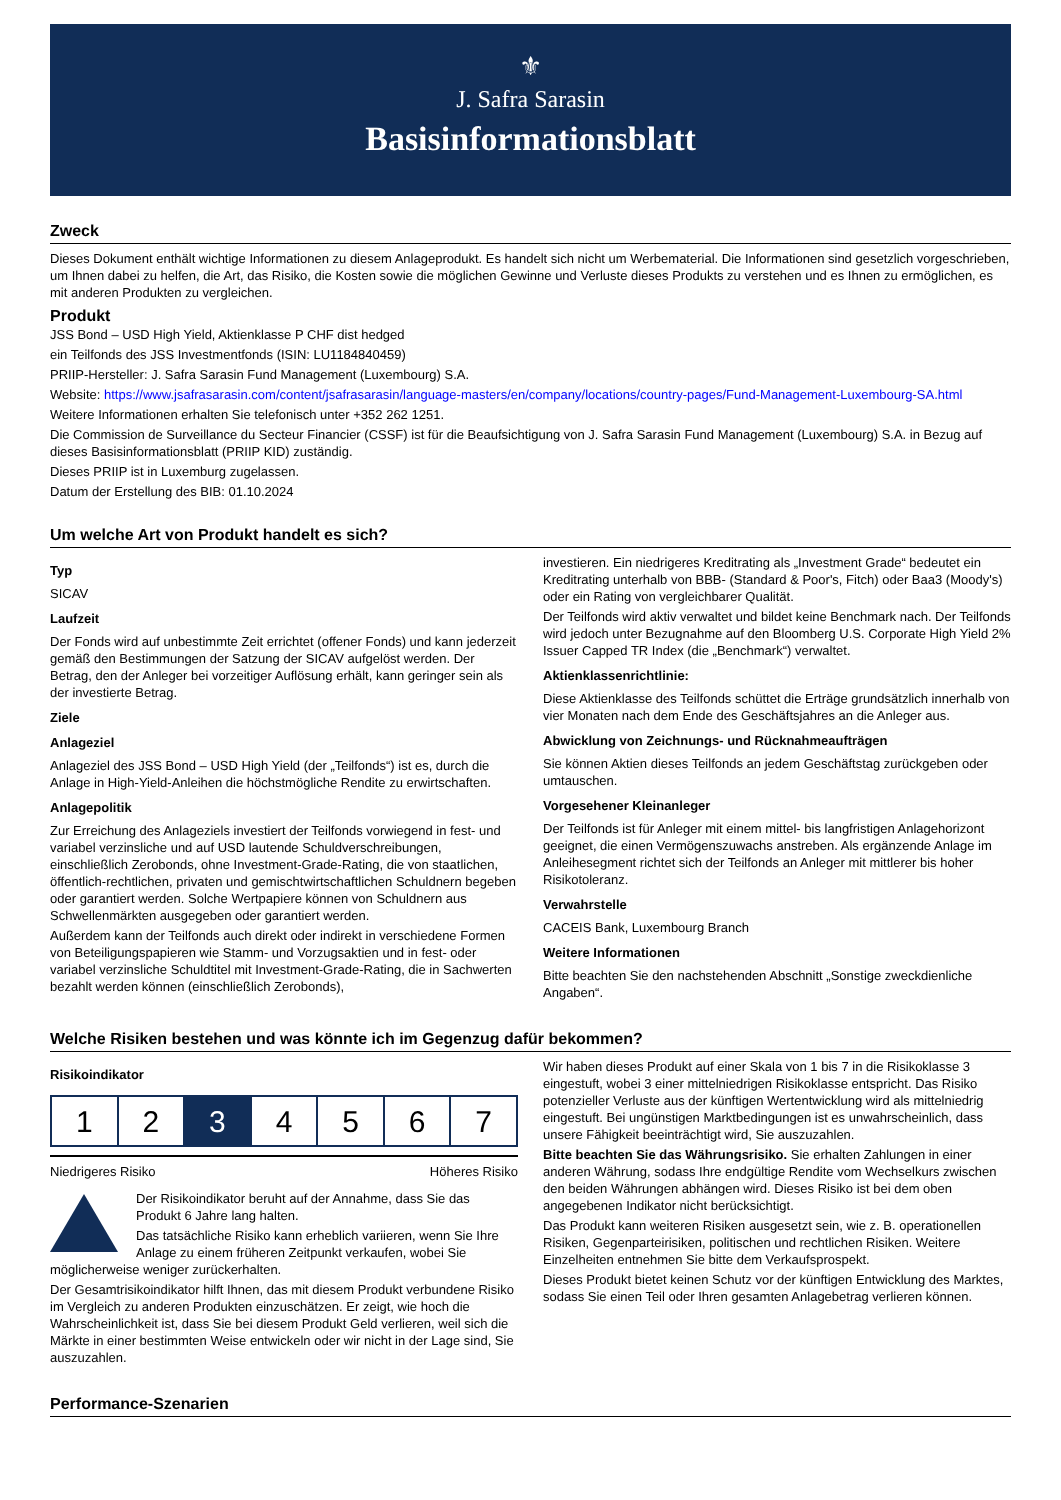⚜
J. Safra Sarasin
Basisinformationsblatt
Zweck
Dieses Dokument enthält wichtige Informationen zu diesem Anlageprodukt. Es handelt sich nicht um Werbematerial. Die Informationen sind gesetzlich vorgeschrieben, um Ihnen dabei zu helfen, die Art, das Risiko, die Kosten sowie die möglichen Gewinne und Verluste dieses Produkts zu verstehen und es Ihnen zu ermöglichen, es mit anderen Produkten zu vergleichen.
Produkt
JSS Bond – USD High Yield, Aktienklasse P CHF dist hedged
ein Teilfonds des JSS Investmentfonds (ISIN: LU1184840459)
PRIIP-Hersteller: J. Safra Sarasin Fund Management (Luxembourg) S.A.
Website: https://www.jsafrasarasin.com/content/jsafrasarasin/language-masters/en/company/locations/country-pages/Fund-Management-Luxembourg-SA.html
Weitere Informationen erhalten Sie telefonisch unter +352 262 1251.
Die Commission de Surveillance du Secteur Financier (CSSF) ist für die Beaufsichtigung von J. Safra Sarasin Fund Management (Luxembourg) S.A. in Bezug auf dieses Basisinformationsblatt (PRIIP KID) zuständig.
Dieses PRIIP ist in Luxemburg zugelassen.
Datum der Erstellung des BIB: 01.10.2024
Um welche Art von Produkt handelt es sich?
Typ
SICAV
Laufzeit
Der Fonds wird auf unbestimmte Zeit errichtet (offener Fonds) und kann jederzeit gemäß den Bestimmungen der Satzung der SICAV aufgelöst werden. Der Betrag, den der Anleger bei vorzeitiger Auflösung erhält, kann geringer sein als der investierte Betrag.
Ziele
Anlageziel
Anlageziel des JSS Bond – USD High Yield (der „Teilfonds“) ist es, durch die Anlage in High-Yield-Anleihen die höchstmögliche Rendite zu erwirtschaften.
Anlagepolitik
Zur Erreichung des Anlageziels investiert der Teilfonds vorwiegend in fest- und variabel verzinsliche und auf USD lautende Schuldverschreibungen, einschließlich Zerobonds, ohne Investment-Grade-Rating, die von staatlichen, öffentlich-rechtlichen, privaten und gemischtwirtschaftlichen Schuldnern begeben oder garantiert werden. Solche Wertpapiere können von Schuldnern aus Schwellenmärkten ausgegeben oder garantiert werden.
Außerdem kann der Teilfonds auch direkt oder indirekt in verschiedene Formen von Beteiligungspapieren wie Stamm- und Vorzugsaktien und in fest- oder variabel verzinsliche Schuldtitel mit Investment-Grade-Rating, die in Sachwerten bezahlt werden können (einschließlich Zerobonds),
investieren. Ein niedrigeres Kreditrating als „Investment Grade“ bedeutet ein Kreditrating unterhalb von BBB- (Standard & Poor's, Fitch) oder Baa3 (Moody's) oder ein Rating von vergleichbarer Qualität.
Der Teilfonds wird aktiv verwaltet und bildet keine Benchmark nach. Der Teilfonds wird jedoch unter Bezugnahme auf den Bloomberg U.S. Corporate High Yield 2% Issuer Capped TR Index (die „Benchmark“) verwaltet.
Aktienklassenrichtlinie:
Diese Aktienklasse des Teilfonds schüttet die Erträge grundsätzlich innerhalb von vier Monaten nach dem Ende des Geschäftsjahres an die Anleger aus.
Abwicklung von Zeichnungs- und Rücknahmeaufträgen
Sie können Aktien dieses Teilfonds an jedem Geschäftstag zurückgeben oder umtauschen.
Vorgesehener Kleinanleger
Der Teilfonds ist für Anleger mit einem mittel- bis langfristigen Anlagehorizont geeignet, die einen Vermögenszuwachs anstreben. Als ergänzende Anlage im Anleihesegment richtet sich der Teilfonds an Anleger mit mittlerer bis hoher Risikotoleranz.
Verwahrstelle
CACEIS Bank, Luxembourg Branch
Weitere Informationen
Bitte beachten Sie den nachstehenden Abschnitt „Sonstige zweckdienliche Angaben“.
Welche Risiken bestehen und was könnte ich im Gegenzug dafür bekommen?
Risikoindikator
| 1 | 2 | 3 | 4 | 5 | 6 | 7 |
Niedrigeres Risiko Höheres Risiko
Der Risikoindikator beruht auf der Annahme, dass Sie das Produkt 6 Jahre lang halten.
Das tatsächliche Risiko kann erheblich variieren, wenn Sie Ihre Anlage zu einem früheren Zeitpunkt verkaufen, wobei Sie möglicherweise weniger zurückerhalten.
Der Gesamtrisikoindikator hilft Ihnen, das mit diesem Produkt verbundene Risiko im Vergleich zu anderen Produkten einzuschätzen. Er zeigt, wie hoch die Wahrscheinlichkeit ist, dass Sie bei diesem Produkt Geld verlieren, weil sich die Märkte in einer bestimmten Weise entwickeln oder wir nicht in der Lage sind, Sie auszuzahlen.
Wir haben dieses Produkt auf einer Skala von 1 bis 7 in die Risikoklasse 3 eingestuft, wobei 3 einer mittelniedrigen Risikoklasse entspricht. Das Risiko potenzieller Verluste aus der künftigen Wertentwicklung wird als mittelniedrig eingestuft. Bei ungünstigen Marktbedingungen ist es unwahrscheinlich, dass unsere Fähigkeit beeinträchtigt wird, Sie auszuzahlen.
Bitte beachten Sie das Währungsrisiko. Sie erhalten Zahlungen in einer anderen Währung, sodass Ihre endgültige Rendite vom Wechselkurs zwischen den beiden Währungen abhängen wird. Dieses Risiko ist bei dem oben angegebenen Indikator nicht berücksichtigt.
Das Produkt kann weiteren Risiken ausgesetzt sein, wie z. B. operationellen Risiken, Gegenparteirisiken, politischen und rechtlichen Risiken. Weitere Einzelheiten entnehmen Sie bitte dem Verkaufsprospekt.
Dieses Produkt bietet keinen Schutz vor der künftigen Entwicklung des Marktes, sodass Sie einen Teil oder Ihren gesamten Anlagebetrag verlieren können.
Performance-Szenarien